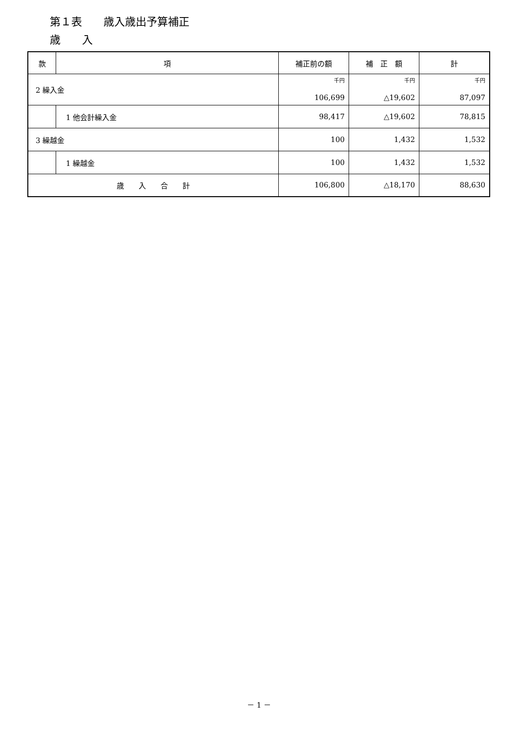第１表　　歳入歳出予算補正
歳　　入
| 款 | 項 | 補正前の額 | 補 正 額 | 計 |
| --- | --- | --- | --- | --- |
| 2 繰入金 | | 千円 106,699 | 千円 △19,602 | 千円 87,097 |
| | 1 他会計繰入金 | 98,417 | △19,602 | 78,815 |
| 3 繰越金 | | 100 | 1,432 | 1,532 |
| | 1 繰越金 | 100 | 1,432 | 1,532 |
| 歳 入 合 計 | | 106,800 | △18,170 | 88,630 |
－ 1 －